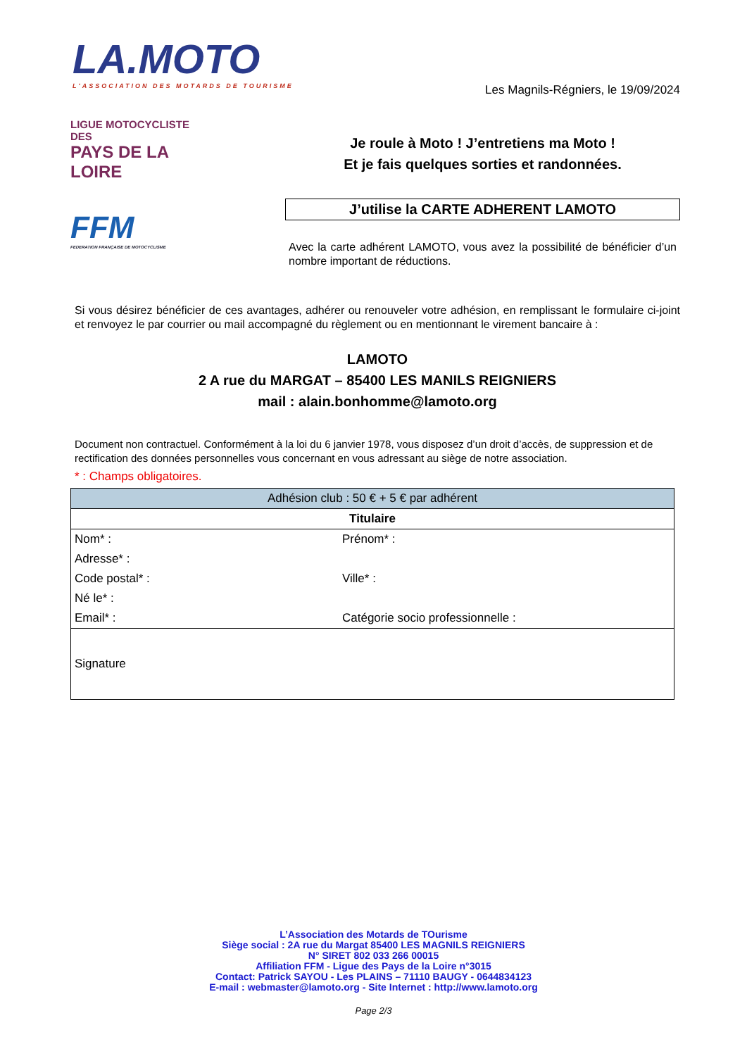LA.MOTO
L'ASSOCIATION DES MOTARDS DE TOURISME
Les Magnils-Régniers, le 19/09/2024
LIGUE MOTOCYCLISTE DES
PAYS DE LA LOIRE
FFM
FEDERATION FRANÇAISE DE MOTOCYCLISME
Je roule à Moto ! J’entretiens ma Moto !
Et je fais quelques sorties et randonnées.
J’utilise la CARTE ADHERENT LAMOTO
Avec la carte adhérent LAMOTO, vous avez la possibilité de bénéficier d’un nombre important de réductions.
Si vous désirez bénéficier de ces avantages, adhérer ou renouveler votre adhésion, en remplissant le formulaire ci-joint et renvoyez le par courrier ou mail accompagné du règlement ou en mentionnant le virement bancaire à :
LAMOTO
2 A rue du MARGAT – 85400 LES MANILS REIGNIERS
mail : alain.bonhomme@lamoto.org
Document non contractuel. Conformément à la loi du 6 janvier 1978, vous disposez d’un droit d’accès, de suppression et de rectification des données personnelles vous concernant en vous adressant au siège de notre association.
* : Champs obligatoires.
| Adhésion club : 50 € + 5 € par adhérent | |
| --- | --- |
| Titulaire | |
| Nom* : | Prénom* : |
| Adresse* : | |
| Code postal* : | Ville* : |
| Né le* : | |
| Email* : | Catégorie socio professionnelle : |
| Signature | |
L’Association des Motards de TOurisme
Siège social : 2A rue du Margat 85400 LES MAGNILS REIGNIERS
N° SIRET 802 033 266 00015
Affiliation FFM - Ligue des Pays de la Loire n°3015
Contact: Patrick SAYOU - Les PLAINS – 71110 BAUGY - 0644834123
E-mail : webmaster@lamoto.org - Site Internet : http://www.lamoto.org
Page 2/3